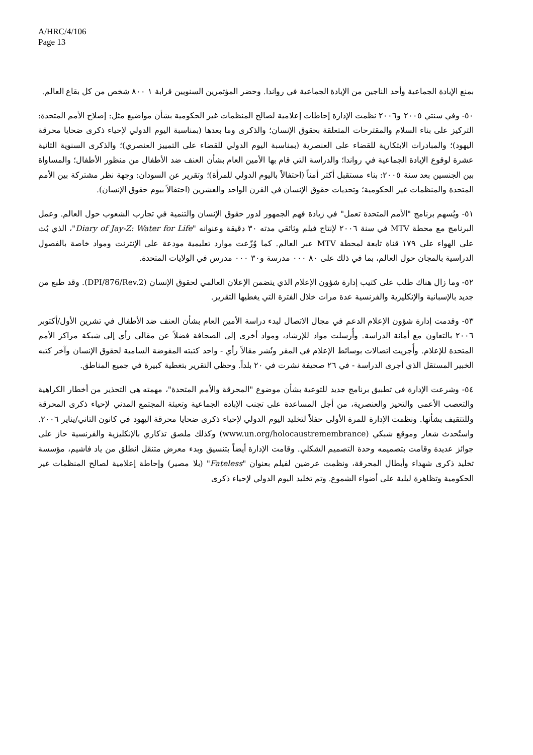A/HRC/4/106
Page 13
بمنع الإبادة الجماعية وأحد الناجين من الإبادة الجماعية في رواندا. وحضر المؤتمرين السنويين قرابة ١ ٨٠٠ شخص من كل بقاع العالم.
٥٠- وفي سنتي ٢٠٠٥ و٢٠٠٦ نظمت الإدارة إحاطات إعلامية لصالح المنظمات غير الحكومية بشأن مواضيع مثل: إصلاح الأمم المتحدة: التركيز على بناء السلام والمقترحات المتعلقة بحقوق الإنسان؛ والذكرى وما بعدها (بمناسبة اليوم الدولي لإحياء ذكرى ضحايا محرقة اليهود)؛ والمبادرات الابتكارية للقضاء على العنصرية (بمناسبة اليوم الدولي للقضاء على التمييز العنصري)؛ والذكرى السنوية الثانية عشرة لوقوع الإبادة الجماعية في رواندا؛ والدراسة التي قام بها الأمين العام بشأن العنف ضد الأطفال من منظور الأطفال؛ والمساواة بين الجنسين بعد سنة ٢٠٠٥: بناء مستقبل أكثر أمناً (احتفالاً باليوم الدولي للمرأة)؛ وتقرير عن السودان: وجهة نظر مشتركة بين الأمم المتحدة والمنظمات غير الحكومية؛ وتحديات حقوق الإنسان في القرن الواحد والعشرين (احتفالاً بيوم حقوق الإنسان).
٥١- ويُسهم برنامج "الأمم المتحدة تعمل" في زيادة فهم الجمهور لدور حقوق الإنسان والتنمية في تجارب الشعوب حول العالم. وعمل البرنامج مع محطة MTV في سنة ٢٠٠٦ لإنتاج فيلم وثائقي مدته ٣٠ دقيقة وعنوانه "Diary of Jay-Z: Water for Life"، الذي بُث على الهواء على ١٧٩ قناة تابعة لمحطة MTV عبر العالم. كما وُزّعت موارد تعليمية مودعة على الإنترنت ومواد خاصة بالفصول الدراسية بالمجان حول العالم، بما في ذلك على ٨٠ ٠٠٠ مدرسة و٣٠ ٠٠٠ مدرس في الولايات المتحدة.
٥٢- وما زال هناك طلب على كتيب إدارة شؤون الإعلام الذي يتضمن الإعلان العالمي لحقوق الإنسان (DPI/876/Rev.2). وقد طبع من جديد بالإسبانية والإنكليزية والفرنسية عدة مرات خلال الفترة التي يغطيها التقرير.
٥٣- وقدمت إدارة شؤون الإعلام الدعم في مجال الاتصال لبدء دراسة الأمين العام بشأن العنف ضد الأطفال في تشرين الأول/أكتوبر ٢٠٠٦ بالتعاون مع أمانة الدراسة. وأُرسلت مواد للإرشاد، ومواد أخرى إلى الصحافة فضلاً عن مقالي رأي إلى شبكة مراكز الأمم المتحدة للإعلام. وأُجريت اتصالات بوسائط الإعلام في المقر ونُشر مقالاً رأي - واحد كتبته المفوضة السامية لحقوق الإنسان وآخر كتبه الخبير المستقل الذي أجرى الدراسة - في ٢٦ صحيفة نشرت في ٢٠ بلداً. وحظي التقرير بتغطية كبيرة في جميع المناطق.
٥٤- وشرعت الإدارة في تطبيق برنامج جديد للتوعية بشأن موضوع "المحرقة والأمم المتحدة"، مهمته هي التحذير من أخطار الكراهية والتعصب الأعمى والتحيز والعنصرية، من أجل المساعدة على تجنب الإبادة الجماعية وتعبئة المجتمع المدني لإحياء ذكرى المحرقة وللتثقيف بشأنها. ونظمت الإدارة للمرة الأولى حفلاً لتخليد اليوم الدولي لإحياء ذكرى ضحايا محرقة اليهود في كانون الثاني/يناير ٢٠٠٦. واستُحدث شعار وموقع شبكي (www.un.org/holocaustremembrance) وكذلك ملصق تذكاري بالإنكليزية والفرنسية حاز على جوائز عديدة وقامت بتصميمه وحدة التصميم الشكلي. وقامت الإدارة أيضاً بتنسيق وبدء معرض متنقل انطلق من ياد فاشيم، مؤسسة تخليد ذكرى شهداء وأبطال المحرقة، ونظمت عرضين لفيلم بعنوان "Fateless" (بلا مصير) وإحاطة إعلامية لصالح المنظمات غير الحكومية وتظاهرة ليلية على أضواء الشموع. وتم تخليد اليوم الدولي لإحياء ذكرى